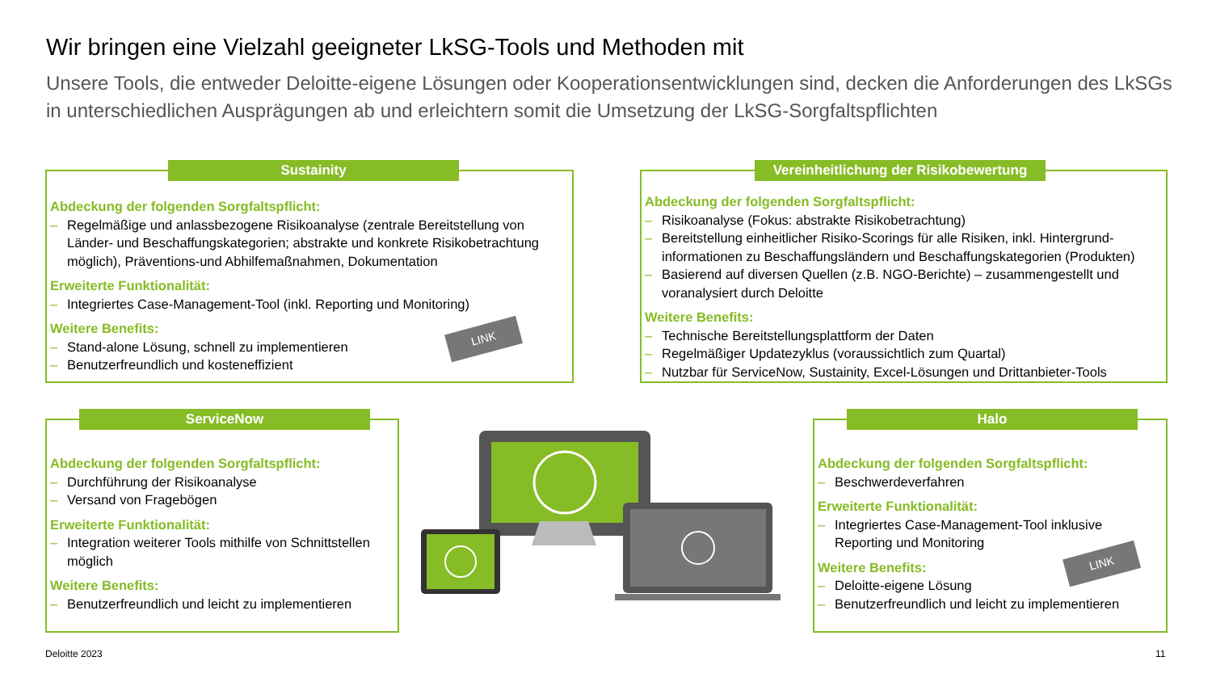Wir bringen eine Vielzahl geeigneter LkSG-Tools und Methoden mit
Unsere Tools, die entweder Deloitte-eigene Lösungen oder Kooperationsentwicklungen sind, decken die Anforderungen des LkSGs in unterschiedlichen Ausprägungen ab und erleichtern somit die Umsetzung der LkSG-Sorgfaltspflichten
Sustainity
Abdeckung der folgenden Sorgfaltspflicht:
– Regelmäßige und anlassbezogene Risikoanalyse (zentrale Bereitstellung von Länder- und Beschaffungskategorien; abstrakte und konkrete Risikobetrachtung möglich), Präventions-und Abhilfemaßnahmen, Dokumentation
Erweiterte Funktionalität:
– Integriertes Case-Management-Tool (inkl. Reporting und Monitoring)
Weitere Benefits:
– Stand-alone Lösung, schnell zu implementieren
– Benutzerfreundlich und kosteneffizient
LINK
Vereinheitlichung der Risikobewertung
Abdeckung der folgenden Sorgfaltspflicht:
– Risikoanalyse (Fokus: abstrakte Risikobetrachtung)
– Bereitstellung einheitlicher Risiko-Scorings für alle Risiken, inkl. Hintergrund-informationen zu Beschaffungsländern und Beschaffungskategorien (Produkten)
– Basierend auf diversen Quellen (z.B. NGO-Berichte) – zusammengestellt und voranalysiert durch Deloitte
Weitere Benefits:
– Technische Bereitstellungsplattform der Daten
– Regelmäßiger Updatezyklus (voraussichtlich zum Quartal)
– Nutzbar für ServiceNow, Sustainity, Excel-Lösungen und Drittanbieter-Tools
ServiceNow
Abdeckung der folgenden Sorgfaltspflicht:
– Durchführung der Risikoanalyse
– Versand von Fragebögen
Erweiterte Funktionalität:
– Integration weiterer Tools mithilfe von Schnittstellen möglich
Weitere Benefits:
– Benutzerfreundlich und leicht zu implementieren
Halo
Abdeckung der folgenden Sorgfaltspflicht:
– Beschwerdeverfahren
Erweiterte Funktionalität:
– Integriertes Case-Management-Tool inklusive Reporting und Monitoring
Weitere Benefits:
– Deloitte-eigene Lösung
– Benutzerfreundlich und leicht zu implementieren
LINK
Deloitte 2023 11